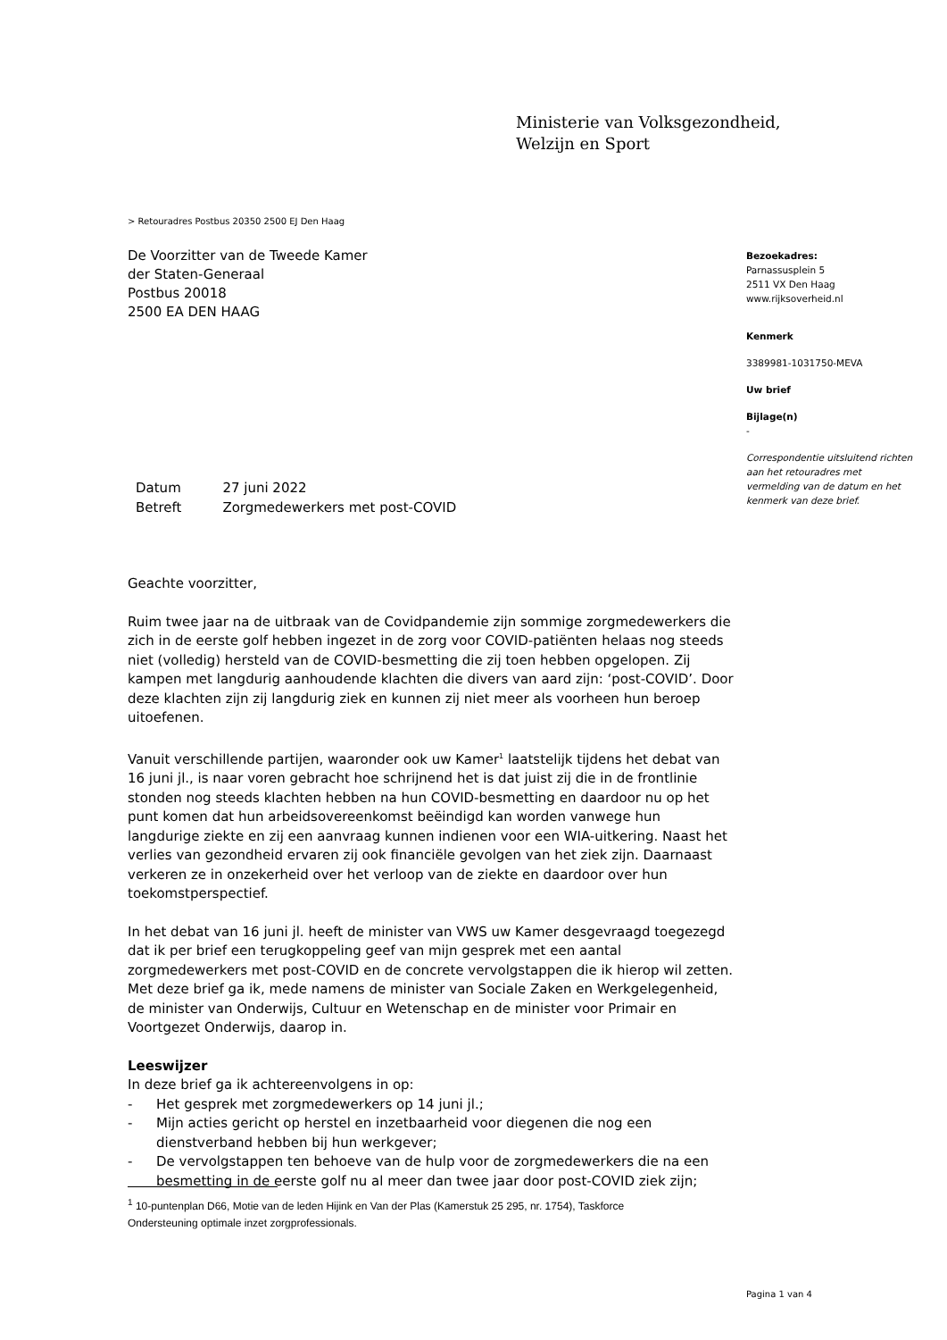Ministerie van Volksgezondheid,
Welzijn en Sport
> Retouradres Postbus 20350 2500 EJ Den Haag
De Voorzitter van de Tweede Kamer
der Staten-Generaal
Postbus 20018
2500 EA DEN HAAG
Bezoekadres:
Parnassusplein 5
2511 VX Den Haag
www.rijksoverheid.nl
Kenmerk
3389981-1031750-MEVA
Uw brief
Bijlage(n)
-
Correspondentie uitsluitend richten aan het retouradres met vermelding van de datum en het kenmerk van deze brief.
| Datum | 27 juni 2022 |
| Betreft | Zorgmedewerkers met post-COVID |
Geachte voorzitter,
Ruim twee jaar na de uitbraak van de Covidpandemie zijn sommige zorgmedewerkers die zich in de eerste golf hebben ingezet in de zorg voor COVID-patiënten helaas nog steeds niet (volledig) hersteld van de COVID-besmetting die zij toen hebben opgelopen. Zij kampen met langdurig aanhoudende klachten die divers van aard zijn: ‘post-COVID’. Door deze klachten zijn zij langdurig ziek en kunnen zij niet meer als voorheen hun beroep uitoefenen.
Vanuit verschillende partijen, waaronder ook uw Kamer<sup>1</sup> laatstelijk tijdens het debat van 16 juni jl., is naar voren gebracht hoe schrijnend het is dat juist zij die in de frontlinie stonden nog steeds klachten hebben na hun COVID-besmetting en daardoor nu op het punt komen dat hun arbeidsovereenkomst beëindigd kan worden vanwege hun langdurige ziekte en zij een aanvraag kunnen indienen voor een WIA-uitkering. Naast het verlies van gezondheid ervaren zij ook financiële gevolgen van het ziek zijn. Daarnaast verkeren ze in onzekerheid over het verloop van de ziekte en daardoor over hun toekomstperspectief.
In het debat van 16 juni jl. heeft de minister van VWS uw Kamer desgevraagd toegezegd dat ik per brief een terugkoppeling geef van mijn gesprek met een aantal zorgmedewerkers met post-COVID en de concrete vervolgstappen die ik hierop wil zetten. Met deze brief ga ik, mede namens de minister van Sociale Zaken en Werkgelegenheid, de minister van Onderwijs, Cultuur en Wetenschap en de minister voor Primair en Voortgezet Onderwijs, daarop in.
Leeswijzer
In deze brief ga ik achtereenvolgens in op:
- Het gesprek met zorgmedewerkers op 14 juni jl.;
- Mijn acties gericht op herstel en inzetbaarheid voor diegenen die nog een dienstverband hebben bij hun werkgever;
- De vervolgstappen ten behoeve van de hulp voor de zorgmedewerkers die na een besmetting in de eerste golf nu al meer dan twee jaar door post-COVID ziek zijn;
<sup>1</sup> 10-puntenplan D66, Motie van de leden Hijink en Van der Plas (Kamerstuk 25 295, nr. 1754), Taskforce Ondersteuning optimale inzet zorgprofessionals.
Pagina 1 van 4